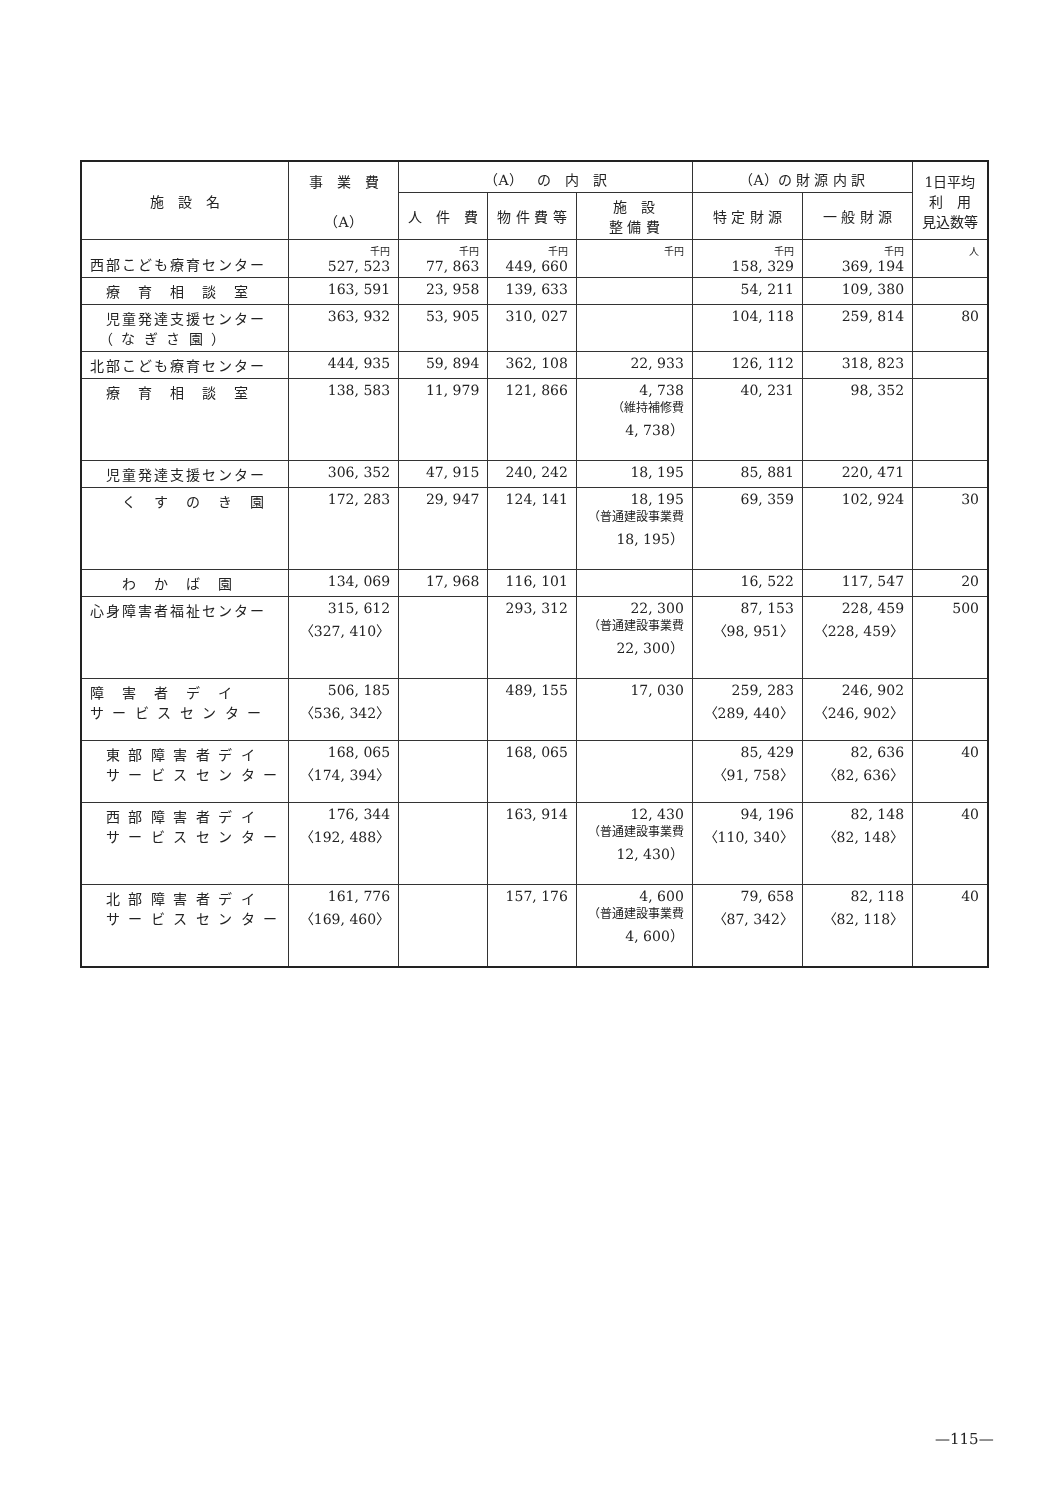| 施 設 名 | 事 業 費 （A） | （A） の 内 訳 | | | （A）の 財 源 内 訳 | | 1日平均 利 用 見込数等 |
| --- | --- | --- | --- | --- | --- | --- | --- |
| | | 人 件 費 | 物 件 費 等 | 施 設 整 備 費 | 特 定 財 源 | 一 般 財 源 | |
| 西部こども療育センター | 千円 527, 523 | 千円 77, 863 | 千円 449, 660 | 千円 | 千円 158, 329 | 千円 369, 194 | 人 |
| 療 育 相 談 室 | 163, 591 | 23, 958 | 139, 633 | | 54, 211 | 109, 380 | |
| 児童発達支援センター （ な ぎ さ 園 ） | 363, 932 | 53, 905 | 310, 027 | | 104, 118 | 259, 814 | 80 |
| 北部こども療育センター | 444, 935 | 59, 894 | 362, 108 | 22, 933 | 126, 112 | 318, 823 | |
| 療 育 相 談 室 | 138, 583 | 11, 979 | 121, 866 | 4, 738 （維持補修費 4, 738） | 40, 231 | 98, 352 | |
| 児童発達支援センター | 306, 352 | 47, 915 | 240, 242 | 18, 195 | 85, 881 | 220, 471 | |
| く す の き 園 | 172, 283 | 29, 947 | 124, 141 | 18, 195 （普通建設事業費 18, 195） | 69, 359 | 102, 924 | 30 |
| わ か ば 園 | 134, 069 | 17, 968 | 116, 101 | | 16, 522 | 117, 547 | 20 |
| 心身障害者福祉センター | 315, 612 〈327, 410〉 | | 293, 312 | 22, 300 （普通建設事業費 22, 300） | 87, 153 〈98, 951〉 | 228, 459 〈228, 459〉 | 500 |
| 障 害 者 デ イ サ ー ビ ス セ ン タ ー | 506, 185 〈536, 342〉 | | 489, 155 | 17, 030 | 259, 283 〈289, 440〉 | 246, 902 〈246, 902〉 | |
| 東 部 障 害 者 デ イ サ ー ビ ス セ ン タ ー | 168, 065 〈174, 394〉 | | 168, 065 | | 85, 429 〈91, 758〉 | 82, 636 〈82, 636〉 | 40 |
| 西 部 障 害 者 デ イ サ ー ビ ス セ ン タ ー | 176, 344 〈192, 488〉 | | 163, 914 | 12, 430 （普通建設事業費 12, 430） | 94, 196 〈110, 340〉 | 82, 148 〈82, 148〉 | 40 |
| 北 部 障 害 者 デ イ サ ー ビ ス セ ン タ ー | 161, 776 〈169, 460〉 | | 157, 176 | 4, 600 （普通建設事業費 4, 600） | 79, 658 〈87, 342〉 | 82, 118 〈82, 118〉 | 40 |
—115—